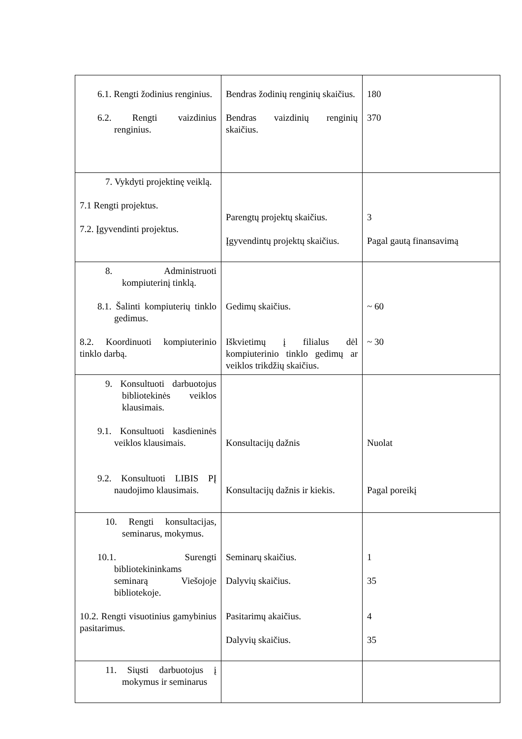| 6.1. Rengti žodinius renginius. 6.2. Rengti vaizdinius renginius. | Bendras žodinių renginių skaičius. Bendras vaizdinių renginių skaičius. | 180 370 |
| 7. Vykdyti projektinę veiklą. 7.1 Rengti projektus. 7.2. Įgyvendinti projektus. | Parengtų projektų skaičius. Įgyvendintų projektų skaičius. | 3 Pagal gautą finansavimą |
| 8. Administruoti kompiuterinį tinklą. 8.1. Šalinti kompiuterių tinklo gedimus. 8.2. Koordinuoti kompiuterinio tinklo darbą. | Gedimų skaičius. Iškvietimų į filialus dėl kompiuterinio tinklo gedimų ar veiklos trikdžių skaičius. | ~ 60 ~ 30 |
| 9. Konsultuoti darbuotojus bibliotekinės veiklos klausimais. 9.1. Konsultuoti kasdieninės veiklos klausimais. 9.2. Konsultuoti LIBIS PĮ naudojimo klausimais. | Konsultacijų dažnis Konsultacijų dažnis ir kiekis. | Nuolat Pagal poreikį |
| 10. Rengti konsultacijas, seminarus, mokymus. 10.1. Surengti bibliotekininkams seminarą Viešojoje bibliotekoje. 10.2. Rengti visuotinius gamybinius pasitarimus. | Seminarų skaičius. Dalyvių skaičius. Pasitarimų akaičius. Dalyvių skaičius. | 1 35 4 35 |
| 11. Siųsti darbuotojus į mokymus ir seminarus | | |